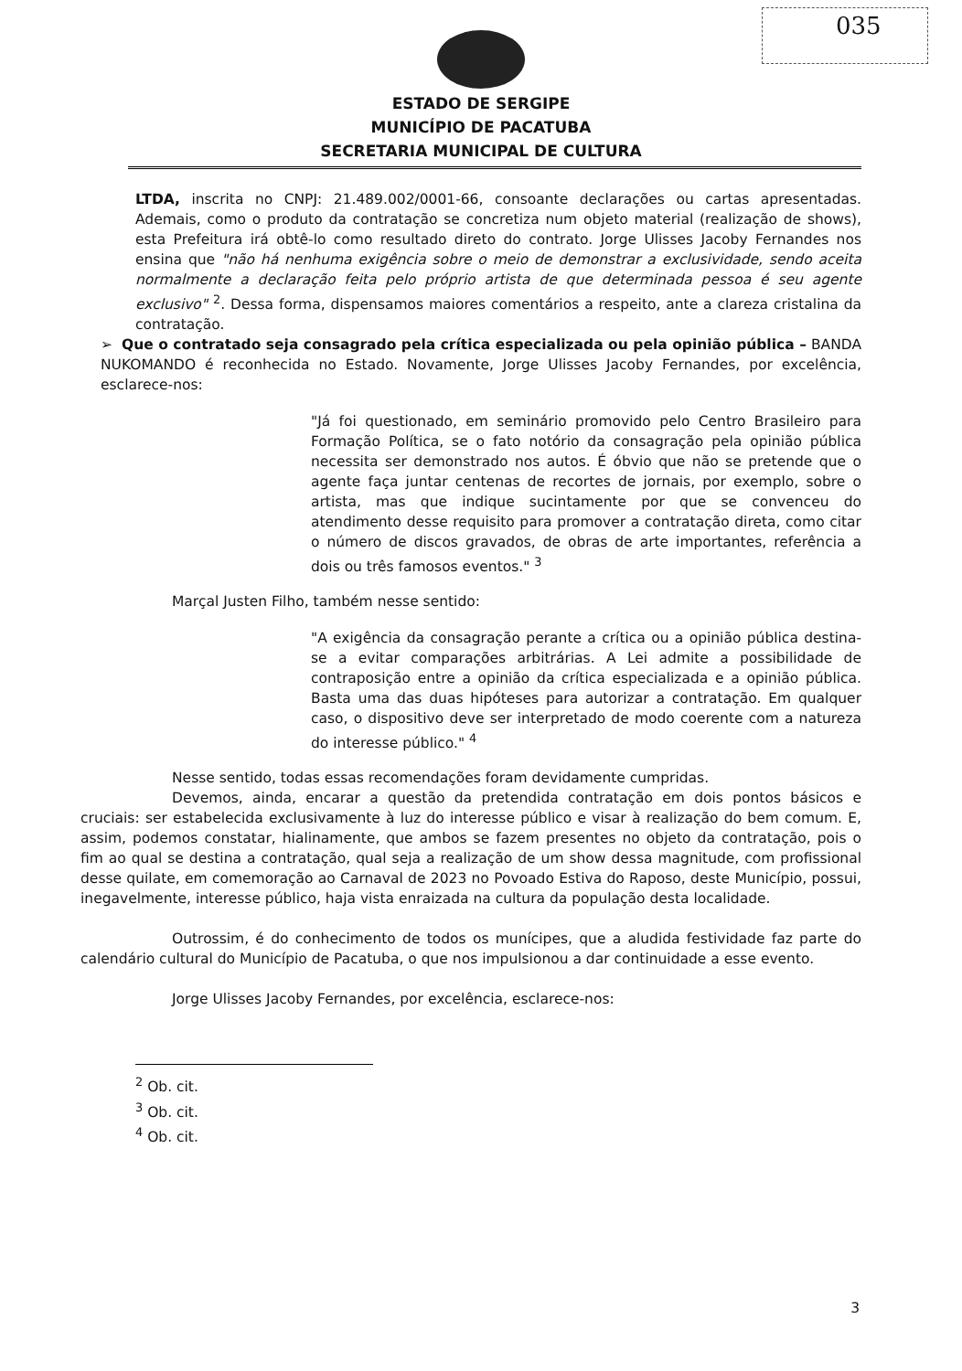035
ESTADO DE SERGIPE
MUNICÍPIO DE PACATUBA
SECRETARIA MUNICIPAL DE CULTURA
LTDA, inscrita no CNPJ: 21.489.002/0001-66, consoante declarações ou cartas apresentadas. Ademais, como o produto da contratação se concretiza num objeto material (realização de shows), esta Prefeitura irá obtê-lo como resultado direto do contrato. Jorge Ulisses Jacoby Fernandes nos ensina que "não há nenhuma exigência sobre o meio de demonstrar a exclusividade, sendo aceita normalmente a declaração feita pelo próprio artista de que determinada pessoa é seu agente exclusivo" <sup>2</sup>. Dessa forma, dispensamos maiores comentários a respeito, ante a clareza cristalina da contratação.
➢ Que o contratado seja consagrado pela crítica especializada ou pela opinião pública – BANDA NUKOMANDO é reconhecida no Estado. Novamente, Jorge Ulisses Jacoby Fernandes, por excelência, esclarece-nos:
"Já foi questionado, em seminário promovido pelo Centro Brasileiro para Formação Política, se o fato notório da consagração pela opinião pública necessita ser demonstrado nos autos. É óbvio que não se pretende que o agente faça juntar centenas de recortes de jornais, por exemplo, sobre o artista, mas que indique sucintamente por que se convenceu do atendimento desse requisito para promover a contratação direta, como citar o número de discos gravados, de obras de arte importantes, referência a dois ou três famosos eventos." <sup>3</sup>
Marçal Justen Filho, também nesse sentido:
"A exigência da consagração perante a crítica ou a opinião pública destina-se a evitar comparações arbitrárias. A Lei admite a possibilidade de contraposição entre a opinião da crítica especializada e a opinião pública. Basta uma das duas hipóteses para autorizar a contratação. Em qualquer caso, o dispositivo deve ser interpretado de modo coerente com a natureza do interesse público." <sup>4</sup>
Nesse sentido, todas essas recomendações foram devidamente cumpridas.
Devemos, ainda, encarar a questão da pretendida contratação em dois pontos básicos e cruciais: ser estabelecida exclusivamente à luz do interesse público e visar à realização do bem comum. E, assim, podemos constatar, hialinamente, que ambos se fazem presentes no objeto da contratação, pois o fim ao qual se destina a contratação, qual seja a realização de um show dessa magnitude, com profissional desse quilate, em comemoração ao Carnaval de 2023 no Povoado Estiva do Raposo, deste Município, possui, inegavelmente, interesse público, haja vista enraizada na cultura da população desta localidade.
Outrossim, é do conhecimento de todos os munícipes, que a aludida festividade faz parte do calendário cultural do Município de Pacatuba, o que nos impulsionou a dar continuidade a esse evento.
Jorge Ulisses Jacoby Fernandes, por excelência, esclarece-nos:
<sup>2</sup> Ob. cit.
<sup>3</sup> Ob. cit.
<sup>4</sup> Ob. cit.
3